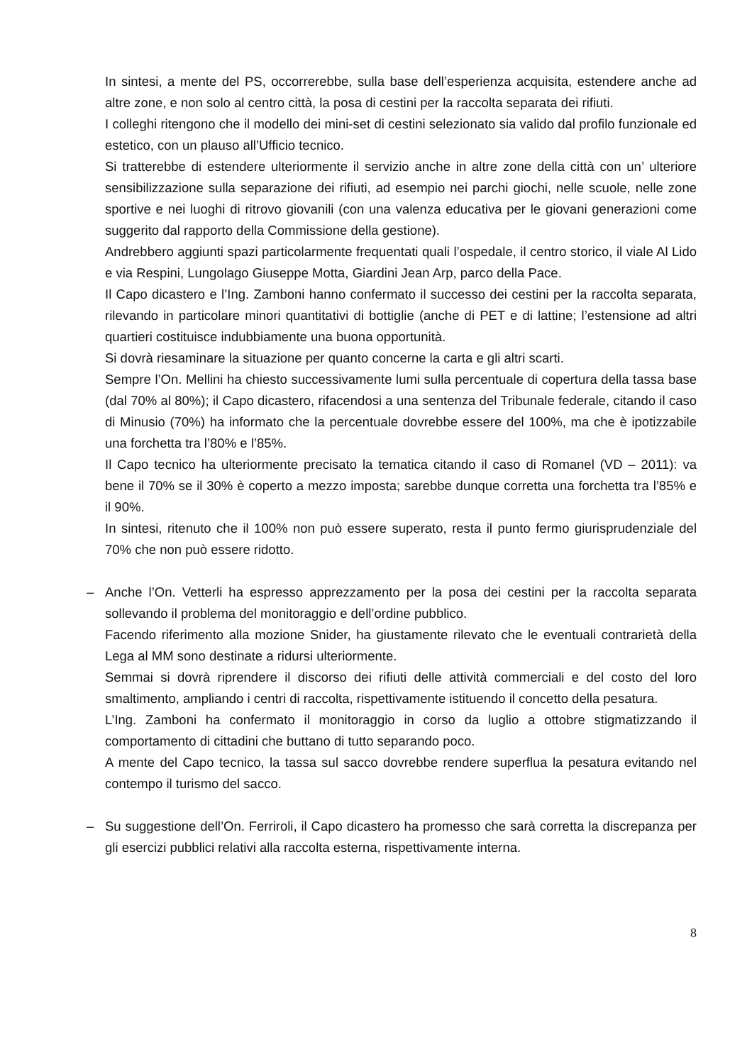In sintesi, a mente del PS, occorrerebbe, sulla base dell’esperienza acquisita, estendere anche ad altre zone, e non solo al centro città, la posa di cestini per la raccolta separata dei rifiuti.
I colleghi ritengono che il modello dei mini-set di cestini selezionato sia valido dal profilo funzionale ed estetico, con un plauso all’Ufficio tecnico.
Si tratterebbe di estendere ulteriormente il servizio anche in altre zone della città con un’ ulteriore sensibilizzazione sulla separazione dei rifiuti, ad esempio nei parchi giochi, nelle scuole, nelle zone sportive e nei luoghi di ritrovo giovanili (con una valenza educativa per le giovani generazioni come suggerito dal rapporto della Commissione della gestione).
Andrebbero aggiunti spazi particolarmente frequentati quali l’ospedale, il centro storico, il viale Al Lido e via Respini, Lungolago Giuseppe Motta, Giardini Jean Arp, parco della Pace.
Il Capo dicastero e l’Ing. Zamboni hanno confermato il successo dei cestini per la raccolta separata, rilevando in particolare minori quantitativi di bottiglie (anche di PET e di lattine; l’estensione ad altri quartieri costituisce indubbiamente una buona opportunità.
Si dovrà riesaminare la situazione per quanto concerne la carta e gli altri scarti.
Sempre l’On. Mellini ha chiesto successivamente lumi sulla percentuale di copertura della tassa base (dal 70% al 80%); il Capo dicastero, rifacendosi a una sentenza del Tribunale federale, citando il caso di Minusio (70%) ha informato che la percentuale dovrebbe essere del 100%, ma che è ipotizzabile una forchetta tra l’80% e l’85%.
Il Capo tecnico ha ulteriormente precisato la tematica citando il caso di Romanel (VD – 2011): va bene il 70% se il 30% è coperto a mezzo imposta; sarebbe dunque corretta una forchetta tra l’85% e il 90%.
In sintesi, ritenuto che il 100% non può essere superato, resta il punto fermo giurisprudenziale del 70% che non può essere ridotto.
–
Anche l’On. Vetterli ha espresso apprezzamento per la posa dei cestini per la raccolta separata sollevando il problema del monitoraggio e dell’ordine pubblico.
Facendo riferimento alla mozione Snider, ha giustamente rilevato che le eventuali contrarietà della Lega al MM sono destinate a ridursi ulteriormente.
Semmai si dovrà riprendere il discorso dei rifiuti delle attività commerciali e del costo del loro smaltimento, ampliando i centri di raccolta, rispettivamente istituendo il concetto della pesatura.
L’Ing. Zamboni ha confermato il monitoraggio in corso da luglio a ottobre stigmatizzando il comportamento di cittadini che buttano di tutto separando poco.
A mente del Capo tecnico, la tassa sul sacco dovrebbe rendere superflua la pesatura evitando nel contempo il turismo del sacco.
–
Su suggestione dell’On. Ferriroli, il Capo dicastero ha promesso che sarà corretta la discrepanza per gli esercizi pubblici relativi alla raccolta esterna, rispettivamente interna.
8